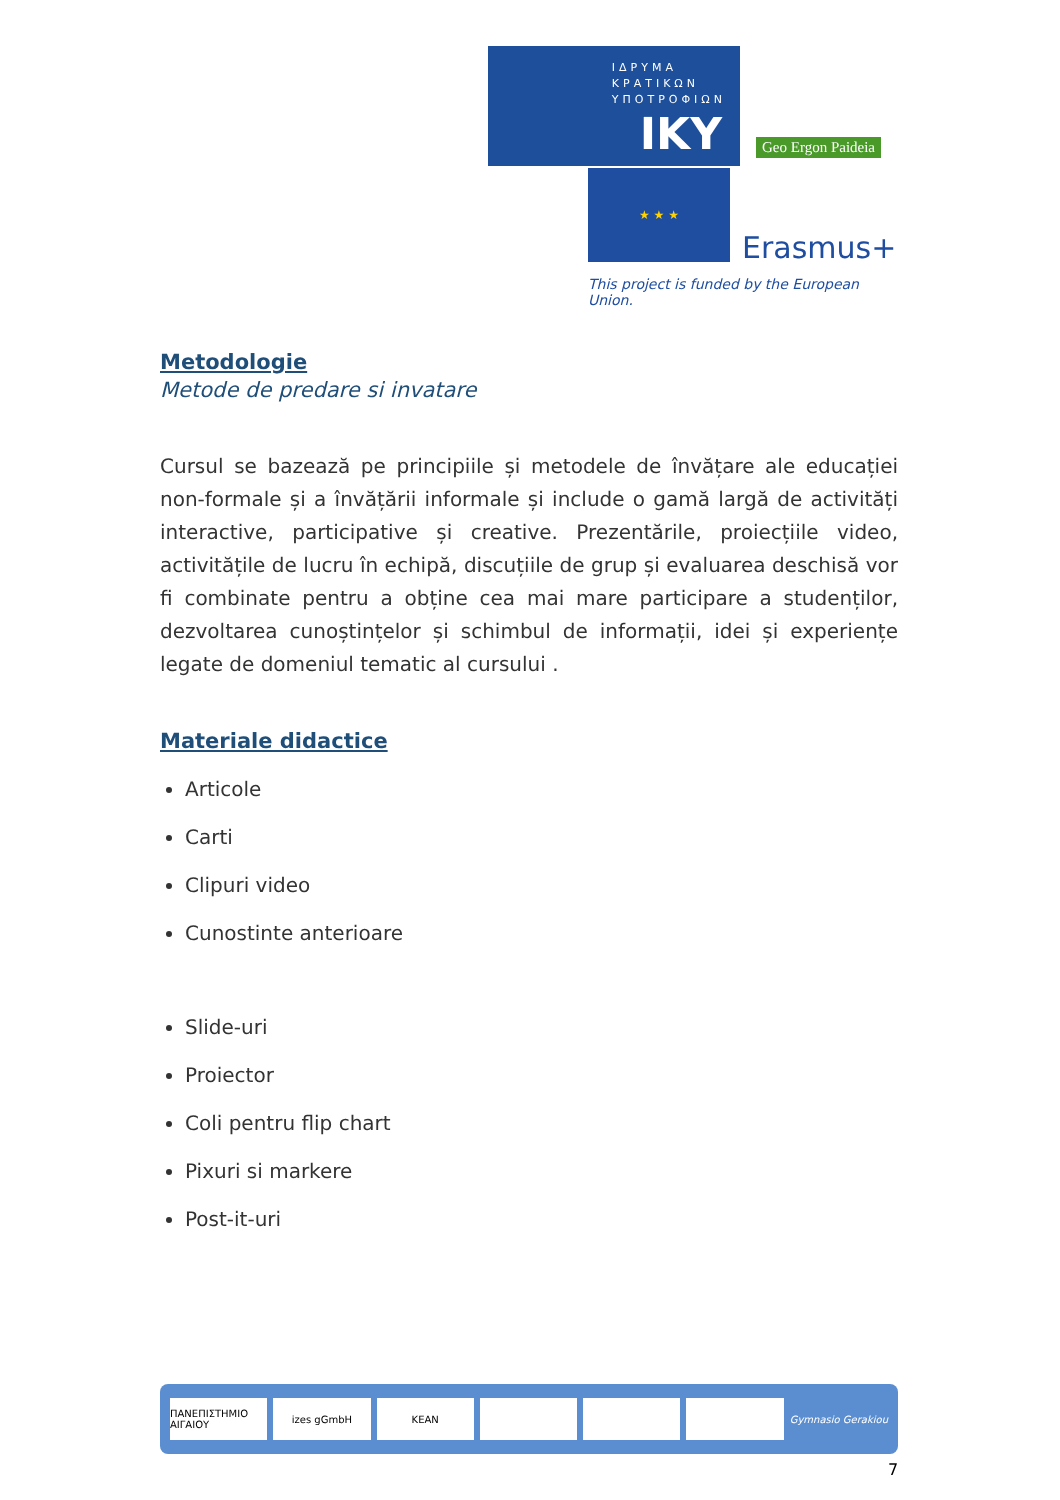ΙΔΡΥΜΑ
ΚΡΑΤΙΚΩΝ
ΥΠΟΤΡΟΦΙΩΝ
IKY
Geo Ergon Paideia
★ ★ ★
Erasmus+
This project is funded by the European Union.
Metodologie
Metode de predare si invatare
Cursul se bazează pe principiile și metodele de învățare ale educației non-formale și a învățării informale și include o gamă largă de activități interactive, participative și creative. Prezentările, proiecțiile video, activitățile de lucru în echipă, discuțiile de grup și evaluarea deschisă vor fi combinate pentru a obține cea mai mare participare a studenților, dezvoltarea cunoștințelor și schimbul de informații, idei și experiențe legate de domeniul tematic al cursului .
Materiale didactice
Articole
Carti
Clipuri video
Cunostinte anterioare
Slide-uri
Proiector
Coli pentru flip chart
Pixuri si markere
Post-it-uri
ΠΑΝΕΠΙΣΤΗΜΙΟ ΑΙΓΑΙΟΥ izes gGmbH KEAN
Gymnasio Gerakiou
7